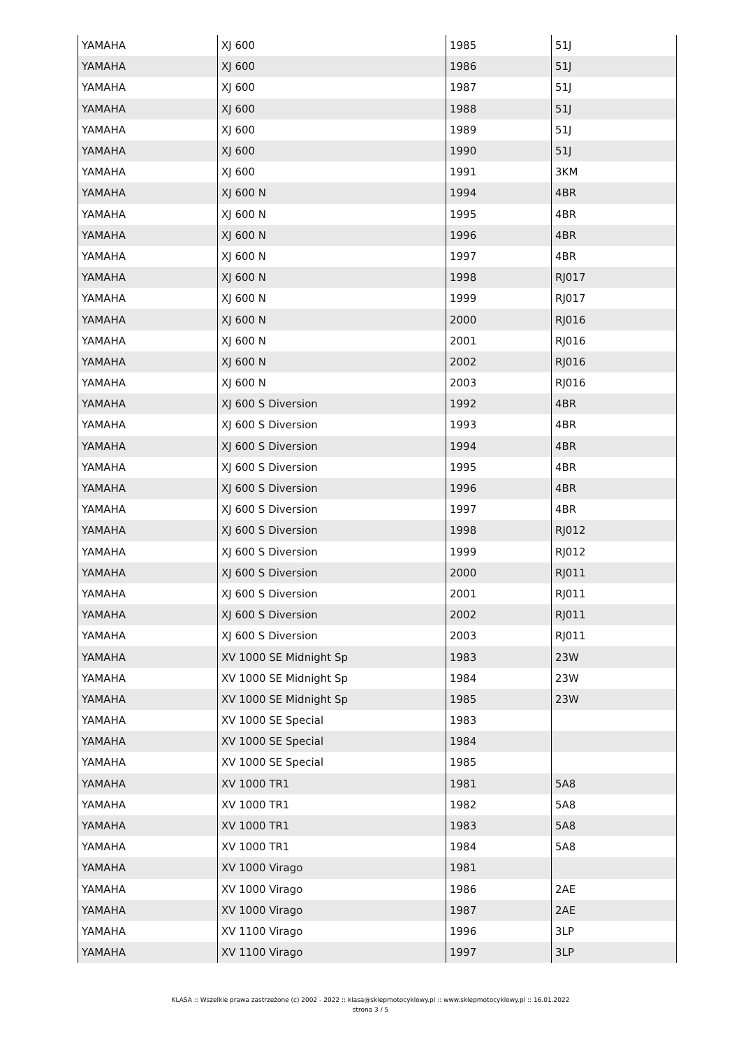| YAMAHA | XJ 600 | 1985 | 51J |
| YAMAHA | XJ 600 | 1986 | 51J |
| YAMAHA | XJ 600 | 1987 | 51J |
| YAMAHA | XJ 600 | 1988 | 51J |
| YAMAHA | XJ 600 | 1989 | 51J |
| YAMAHA | XJ 600 | 1990 | 51J |
| YAMAHA | XJ 600 | 1991 | 3KM |
| YAMAHA | XJ 600 N | 1994 | 4BR |
| YAMAHA | XJ 600 N | 1995 | 4BR |
| YAMAHA | XJ 600 N | 1996 | 4BR |
| YAMAHA | XJ 600 N | 1997 | 4BR |
| YAMAHA | XJ 600 N | 1998 | RJ017 |
| YAMAHA | XJ 600 N | 1999 | RJ017 |
| YAMAHA | XJ 600 N | 2000 | RJ016 |
| YAMAHA | XJ 600 N | 2001 | RJ016 |
| YAMAHA | XJ 600 N | 2002 | RJ016 |
| YAMAHA | XJ 600 N | 2003 | RJ016 |
| YAMAHA | XJ 600 S Diversion | 1992 | 4BR |
| YAMAHA | XJ 600 S Diversion | 1993 | 4BR |
| YAMAHA | XJ 600 S Diversion | 1994 | 4BR |
| YAMAHA | XJ 600 S Diversion | 1995 | 4BR |
| YAMAHA | XJ 600 S Diversion | 1996 | 4BR |
| YAMAHA | XJ 600 S Diversion | 1997 | 4BR |
| YAMAHA | XJ 600 S Diversion | 1998 | RJ012 |
| YAMAHA | XJ 600 S Diversion | 1999 | RJ012 |
| YAMAHA | XJ 600 S Diversion | 2000 | RJ011 |
| YAMAHA | XJ 600 S Diversion | 2001 | RJ011 |
| YAMAHA | XJ 600 S Diversion | 2002 | RJ011 |
| YAMAHA | XJ 600 S Diversion | 2003 | RJ011 |
| YAMAHA | XV 1000 SE Midnight Sp | 1983 | 23W |
| YAMAHA | XV 1000 SE Midnight Sp | 1984 | 23W |
| YAMAHA | XV 1000 SE Midnight Sp | 1985 | 23W |
| YAMAHA | XV 1000 SE Special | 1983 | |
| YAMAHA | XV 1000 SE Special | 1984 | |
| YAMAHA | XV 1000 SE Special | 1985 | |
| YAMAHA | XV 1000 TR1 | 1981 | 5A8 |
| YAMAHA | XV 1000 TR1 | 1982 | 5A8 |
| YAMAHA | XV 1000 TR1 | 1983 | 5A8 |
| YAMAHA | XV 1000 TR1 | 1984 | 5A8 |
| YAMAHA | XV 1000 Virago | 1981 | |
| YAMAHA | XV 1000 Virago | 1986 | 2AE |
| YAMAHA | XV 1000 Virago | 1987 | 2AE |
| YAMAHA | XV 1100 Virago | 1996 | 3LP |
| YAMAHA | XV 1100 Virago | 1997 | 3LP |
KLASA :: Wszelkie prawa zastrzeżone (c) 2002 - 2022 :: klasa@sklepmotocyklowy.pl :: www.sklepmotocyklowy.pl :: 16.01.2022
strona 3 / 5